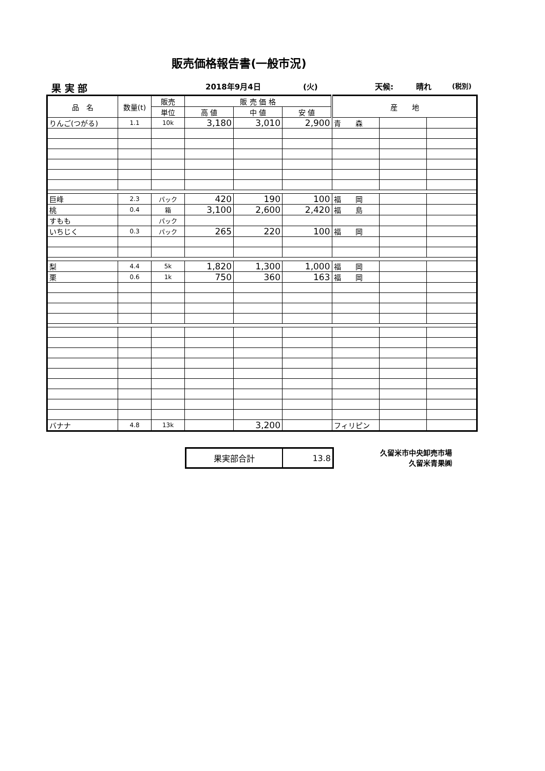販売価格報告書(一般市況)
果 実 部 2018年9月4日 (火) 天候: 晴れ (税別)
| 品 名 | 数量(t) | 販売 | 販 売 価 格 | | | 産 地 | | |
| --- | --- | --- | --- | --- | --- | --- | --- | --- |
| | | 単位 | 高 値 | 中 値 | 安 値 | | | |
| りんご(つがる) | 1.1 | 10k | 3,180 | 3,010 | 2,900 | 青 森 | | |
| 巨峰 | 2.3 | パック | 420 | 190 | 100 | 福 岡 | | |
| 桃 | 0.4 | 箱 | 3,100 | 2,600 | 2,420 | 福 島 | | |
| すもも | | パック | | | | | | |
| いちじく | 0.3 | パック | 265 | 220 | 100 | 福 岡 | | |
| 梨 | 4.4 | 5k | 1,820 | 1,300 | 1,000 | 福 岡 | | |
| 栗 | 0.6 | 1k | 750 | 360 | 163 | 福 岡 | | |
| バナナ | 4.8 | 13k | | 3,200 | | フィリピン | | |
| 果実部合計 | 13.8 |
久留米市中央卸売市場
久留米青果㈱